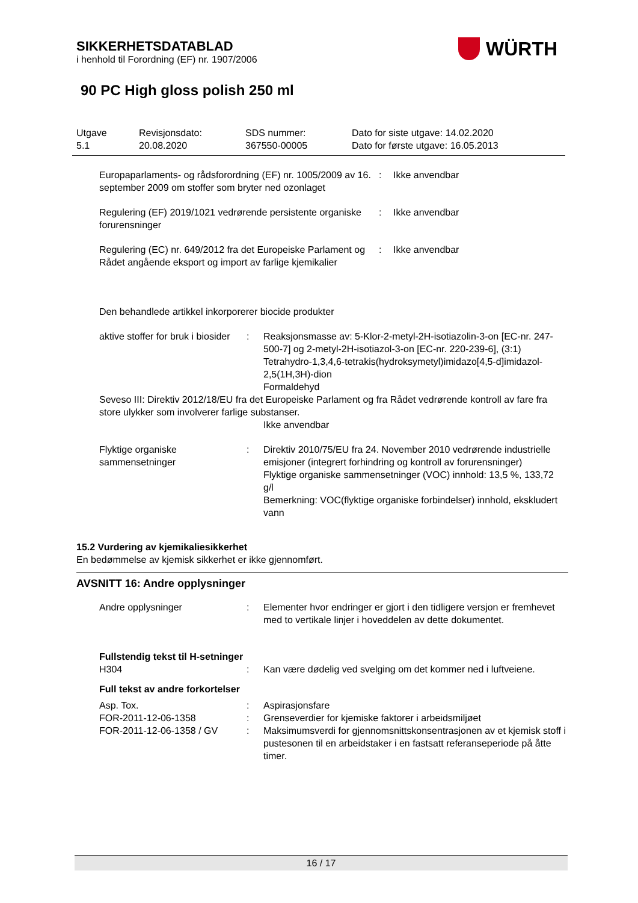SIKKERHETSDATABLAD
i henhold til Forordning (EF) nr. 1907/2006
WÜRTH
90 PC High gloss polish 250 ml
| Utgave 5.1 | Revisjonsdato: 20.08.2020 | SDS nummer: 367550-00005 | Dato for siste utgave: 14.02.2020 Dato for første utgave: 16.05.2013 |
| Europaparlaments- og rådsforordning (EF) nr. 1005/2009 av 16. september 2009 om stoffer som bryter ned ozonlaget | : | Ikke anvendbar |
| Regulering (EF) 2019/1021 vedrørende persistente organiske forurensninger | : | Ikke anvendbar |
| Regulering (EC) nr. 649/2012 fra det Europeiske Parlament og Rådet angående eksport og import av farlige kjemikalier | : | Ikke anvendbar |
Den behandlede artikkel inkorporerer biocide produkter
| aktive stoffer for bruk i biosider | : | Reaksjonsmasse av: 5-Klor-2-metyl-2H-isotiazolin-3-on [EC-nr. 247-500-7] og 2-metyl-2H-isotiazol-3-on [EC-nr. 220-239-6], (3:1) Tetrahydro-1,3,4,6-tetrakis(hydroksymetyl)imidazo[4,5-d]imidazol-2,5(1H,3H)-dion Formaldehyd |
| Seveso III: Direktiv 2012/18/EU fra det Europeiske Parlament og fra Rådet vedrørende kontroll av fare fra store ulykker som involverer farlige substanser. | | |
| | | Ikke anvendbar |
| Flyktige organiske sammensetninger | : | Direktiv 2010/75/EU fra 24. November 2010 vedrørende industrielle emisjoner (integrert forhindring og kontroll av forurensninger) Flyktige organiske sammensetninger (VOC) innhold: 13,5 %, 133,72 g/l Bemerkning: VOC(flyktige organiske forbindelser) innhold, ekskludert vann |
15.2 Vurdering av kjemikaliesikkerhet
En bedømmelse av kjemisk sikkerhet er ikke gjennomført.
AVSNITT 16: Andre opplysninger
| Andre opplysninger | : | Elementer hvor endringer er gjort i den tidligere versjon er fremhevet med to vertikale linjer i hoveddelen av dette dokumentet. |
| Fullstendig tekst til H-setninger | | |
| H304 | : | Kan være dødelig ved svelging om det kommer ned i luftveiene. |
| Full tekst av andre forkortelser | | |
| Asp. Tox. | : | Aspirasjonsfare |
| FOR-2011-12-06-1358 | : | Grenseverdier for kjemiske faktorer i arbeidsmiljøet |
| FOR-2011-12-06-1358 / GV | : | Maksimumsverdi for gjennomsnittskonsentrasjonen av et kjemisk stoff i pustesonen til en arbeidstaker i en fastsatt referanseperiode på åtte timer. |
16 / 17